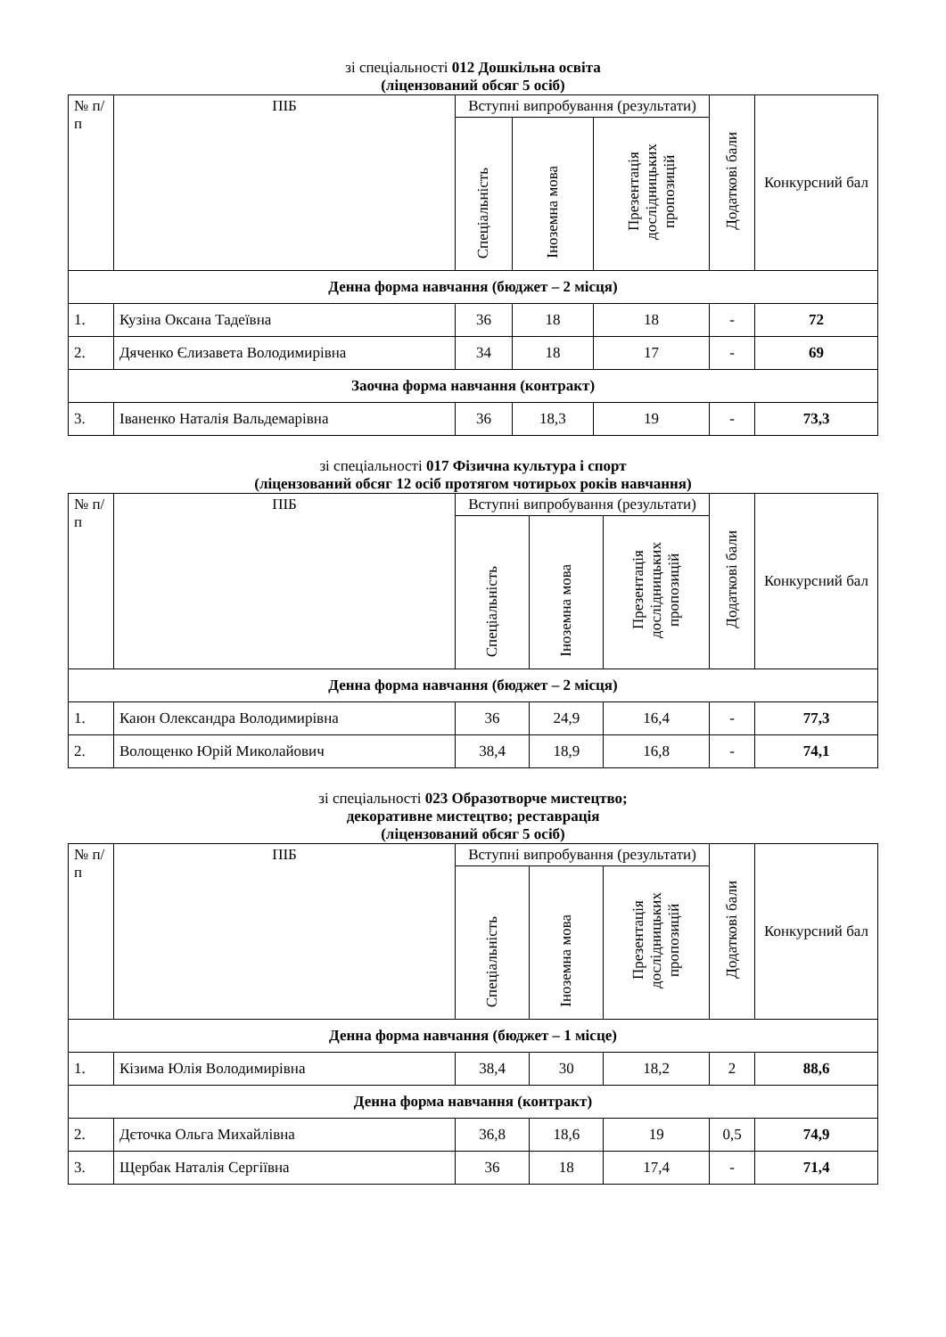зі спеціальності 012 Дошкільна освіта
(ліцензований обсяг 5 осіб)
| № п/п | ПІБ | Вступні випробування (результати) | | | Додаткові бали | Конкурсний бал |
| --- | --- | --- | --- | --- | --- | --- |
| | | Спеціальність | Іноземна мова | Презентація дослідницьких пропозицій | | |
| Денна форма навчання (бюджет – 2 місця) | | | | | | |
| 1. | Кузіна Оксана Тадеївна | 36 | 18 | 18 | - | 72 |
| 2. | Дяченко Єлизавета Володимирівна | 34 | 18 | 17 | - | 69 |
| Заочна форма навчання (контракт) | | | | | | |
| 3. | Іваненко Наталія Вальдемарівна | 36 | 18,3 | 19 | - | 73,3 |
зі спеціальності 017 Фізична культура і спорт
(ліцензований обсяг 12 осіб протягом чотирьох років навчання)
| № п/п | ПІБ | Вступні випробування (результати) | | | Додаткові бали | Конкурсний бал |
| --- | --- | --- | --- | --- | --- | --- |
| | | Спеціальність | Іноземна мова | Презентація дослідницьких пропозицій | | |
| Денна форма навчання (бюджет – 2 місця) | | | | | | |
| 1. | Каюн Олександра Володимирівна | 36 | 24,9 | 16,4 | - | 77,3 |
| 2. | Волощенко Юрій Миколайович | 38,4 | 18,9 | 16,8 | - | 74,1 |
зі спеціальності 023 Образотворче мистецтво;
декоративне мистецтво; реставрація
(ліцензований обсяг 5 осіб)
| № п/п | ПІБ | Вступні випробування (результати) | | | Додаткові бали | Конкурсний бал |
| --- | --- | --- | --- | --- | --- | --- |
| | | Спеціальність | Іноземна мова | Презентація дослідницьких пропозицій | | |
| Денна форма навчання (бюджет – 1 місце) | | | | | | |
| 1. | Кізима Юлія Володимирівна | 38,4 | 30 | 18,2 | 2 | 88,6 |
| Денна форма навчання (контракт) | | | | | | |
| 2. | Дєточка Ольга Михайлівна | 36,8 | 18,6 | 19 | 0,5 | 74,9 |
| 3. | Щербак Наталія Сергіївна | 36 | 18 | 17,4 | - | 71,4 |